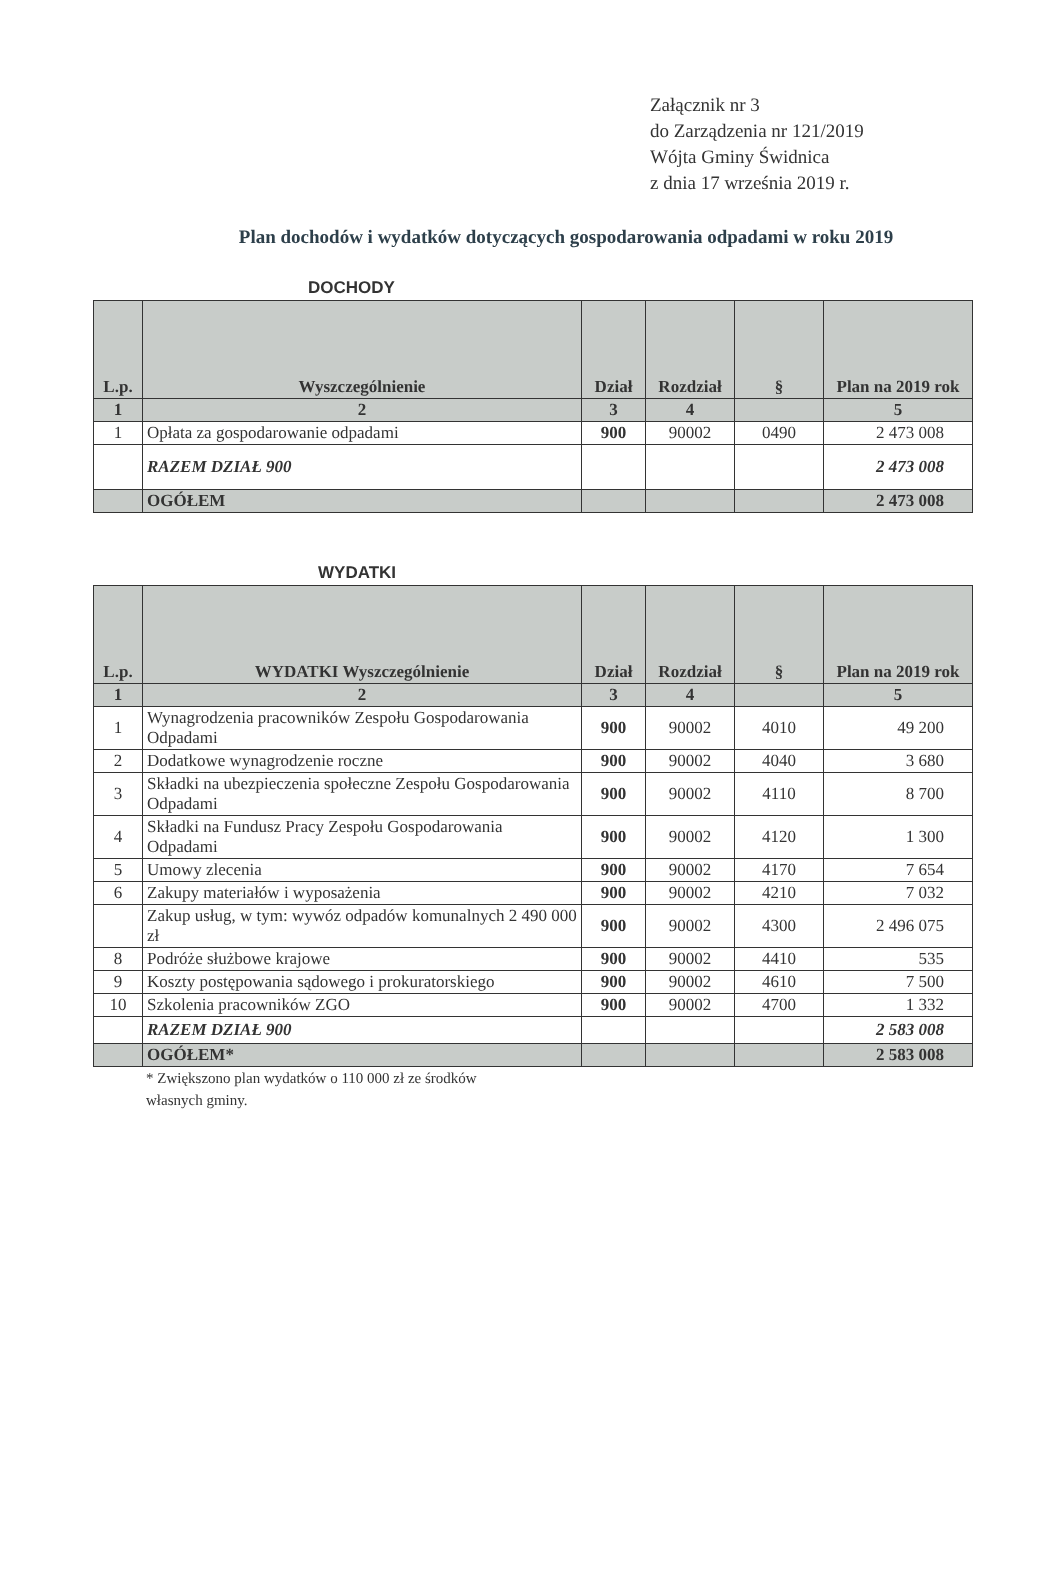Załącznik nr 3
do Zarządzenia nr 121/2019
Wójta Gminy Świdnica
z dnia 17 września 2019 r.
Plan dochodów i wydatków dotyczących gospodarowania odpadami w roku 2019
DOCHODY
| L.p. | Wyszczególnienie | Dział | Rozdział | § | Plan na 2019 rok |
| --- | --- | --- | --- | --- | --- |
| 1 | 2 | 3 | 4 | | 5 |
| 1 | Opłata za gospodarowanie odpadami | 900 | 90002 | 0490 | 2 473 008 |
| | RAZEM DZIAŁ 900 | | | | 2 473 008 |
| | OGÓŁEM | | | | 2 473 008 |
WYDATKI
| L.p. | WYDATKI Wyszczególnienie | Dział | Rozdział | § | Plan na 2019 rok |
| --- | --- | --- | --- | --- | --- |
| 1 | 2 | 3 | 4 | | 5 |
| 1 | Wynagrodzenia pracowników Zespołu Gospodarowania Odpadami | 900 | 90002 | 4010 | 49 200 |
| 2 | Dodatkowe wynagrodzenie roczne | 900 | 90002 | 4040 | 3 680 |
| 3 | Składki na ubezpieczenia społeczne Zespołu Gospodarowania Odpadami | 900 | 90002 | 4110 | 8 700 |
| 4 | Składki na Fundusz Pracy Zespołu Gospodarowania Odpadami | 900 | 90002 | 4120 | 1 300 |
| 5 | Umowy zlecenia | 900 | 90002 | 4170 | 7 654 |
| 6 | Zakupy materiałów i wyposażenia | 900 | 90002 | 4210 | 7 032 |
| | Zakup usług, w tym: wywóz odpadów komunalnych 2 490 000 zł | 900 | 90002 | 4300 | 2 496 075 |
| 8 | Podróże służbowe krajowe | 900 | 90002 | 4410 | 535 |
| 9 | Koszty postępowania sądowego i prokuratorskiego | 900 | 90002 | 4610 | 7 500 |
| 10 | Szkolenia pracowników ZGO | 900 | 90002 | 4700 | 1 332 |
| | RAZEM DZIAŁ 900 | | | | 2 583 008 |
| | OGÓŁEM* | | | | 2 583 008 |
* Zwiększono plan wydatków o 110 000 zł ze środków
własnych gminy.